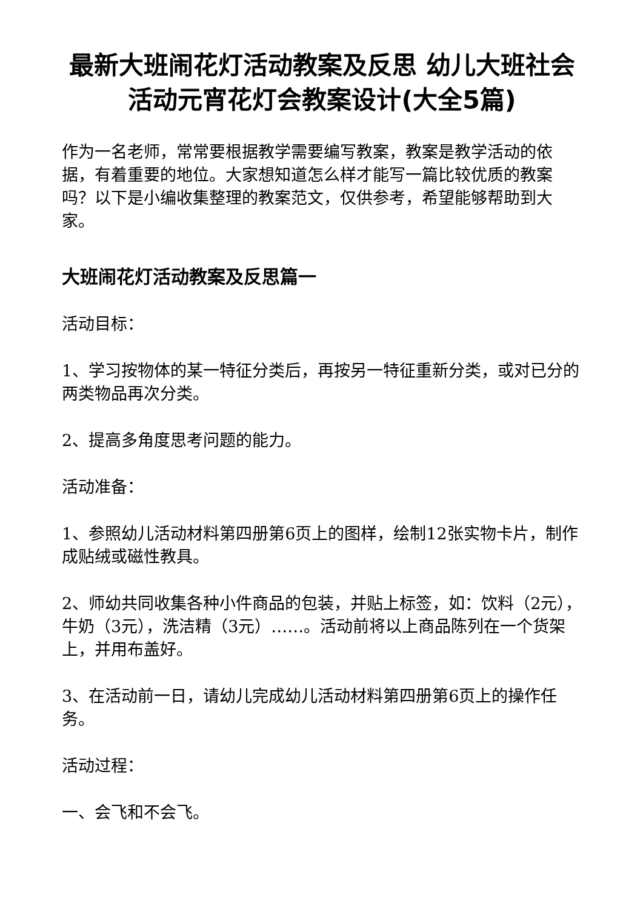最新大班闹花灯活动教案及反思 幼儿大班社会活动元宵花灯会教案设计(大全5篇)
作为一名老师，常常要根据教学需要编写教案，教案是教学活动的依据，有着重要的地位。大家想知道怎么样才能写一篇比较优质的教案吗？以下是小编收集整理的教案范文，仅供参考，希望能够帮助到大家。
大班闹花灯活动教案及反思篇一
活动目标：
1、学习按物体的某一特征分类后，再按另一特征重新分类，或对已分的两类物品再次分类。
2、提高多角度思考问题的能力。
活动准备：
1、参照幼儿活动材料第四册第6页上的图样，绘制12张实物卡片，制作成贴绒或磁性教具。
2、师幼共同收集各种小件商品的包装，并贴上标签，如：饮料（2元），牛奶（3元），洗洁精（3元）……。活动前将以上商品陈列在一个货架上，并用布盖好。
3、在活动前一日，请幼儿完成幼儿活动材料第四册第6页上的操作任务。
活动过程：
一、会飞和不会飞。